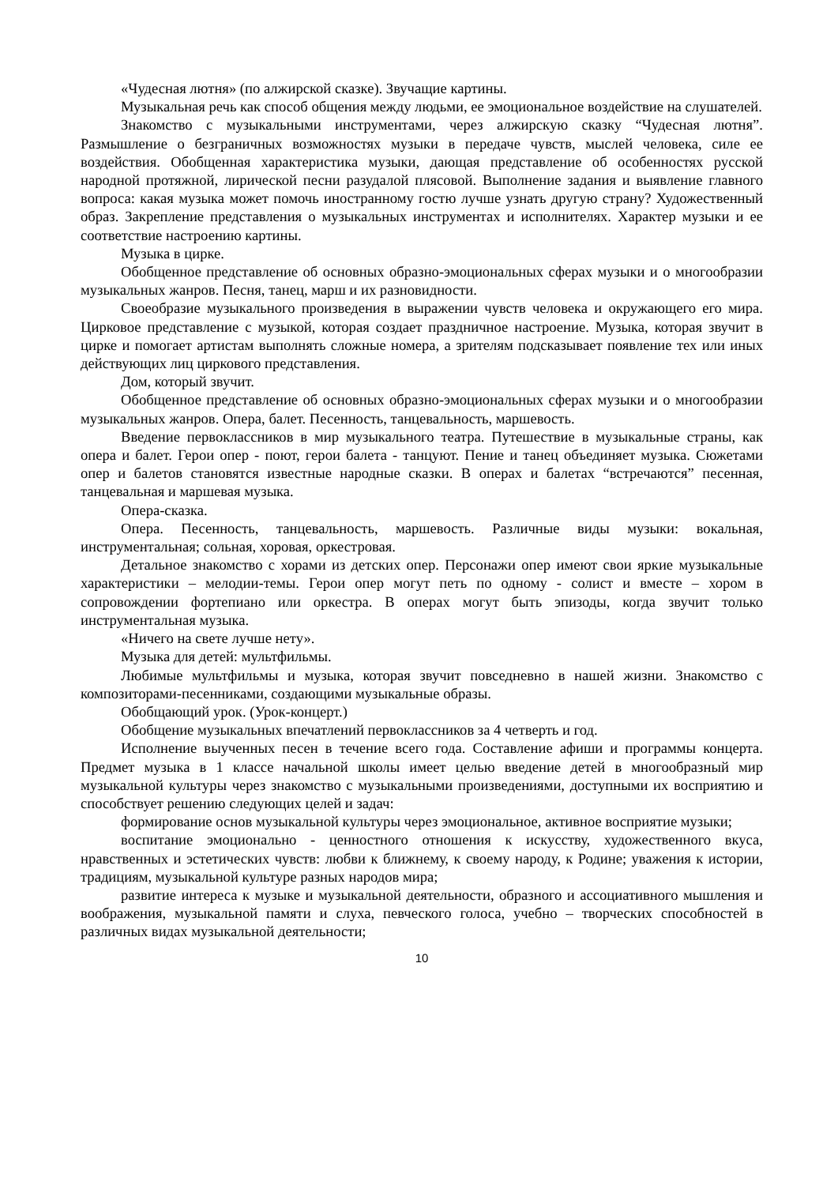«Чудесная лютня» (по алжирской сказке). Звучащие картины.
Музыкальная речь как способ общения между людьми, ее эмоциональное воздействие на слушателей.
Знакомство с музыкальными инструментами, через алжирскую сказку “Чудесная лютня”. Размышление о безграничных возможностях музыки в передаче чувств, мыслей человека, силе ее воздействия. Обобщенная характеристика музыки, дающая представление об особенностях русской народной протяжной, лирической песни разудалой плясовой. Выполнение задания и выявление главного вопроса: какая музыка может помочь иностранному гостю лучше узнать другую страну? Художественный образ. Закрепление представления о музыкальных инструментах и исполнителях. Характер музыки и ее соответствие настроению картины.
Музыка в цирке.
Обобщенное представление об основных образно-эмоциональных сферах музыки и о многообразии музыкальных жанров. Песня, танец, марш и их разновидности.
Своеобразие музыкального произведения в выражении чувств человека и окружающего его мира. Цирковое представление с музыкой, которая создает праздничное настроение. Музыка, которая звучит в цирке и помогает артистам выполнять сложные номера, а зрителям подсказывает появление тех или иных действующих лиц циркового представления.
Дом, который звучит.
Обобщенное представление об основных образно-эмоциональных сферах музыки и о многообразии музыкальных жанров. Опера, балет. Песенность, танцевальность, маршевость.
Введение первоклассников в мир музыкального театра. Путешествие в музыкальные страны, как опера и балет. Герои опер - поют, герои балета - танцуют. Пение и танец объединяет музыка. Сюжетами опер и балетов становятся известные народные сказки. В операх и балетах “встречаются” песенная, танцевальная и маршевая музыка.
Опера-сказка.
Опера. Песенность, танцевальность, маршевость. Различные виды музыки: вокальная, инструментальная; сольная, хоровая, оркестровая.
Детальное знакомство с хорами из детских опер. Персонажи опер имеют свои яркие музыкальные характеристики – мелодии-темы. Герои опер могут петь по одному - солист и вместе – хором в сопровождении фортепиано или оркестра. В операх могут быть эпизоды, когда звучит только инструментальная музыка.
«Ничего на свете лучше нету».
Музыка для детей: мультфильмы.
Любимые мультфильмы и музыка, которая звучит повседневно в нашей жизни. Знакомство с композиторами-песенниками, создающими музыкальные образы.
Обобщающий урок. (Урок-концерт.)
Обобщение музыкальных впечатлений первоклассников за 4 четверть и год.
Исполнение выученных песен в течение всего года. Составление афиши и программы концерта. Предмет музыка в 1 классе начальной школы имеет целью введение детей в многообразный мир музыкальной культуры через знакомство с музыкальными произведениями, доступными их восприятию и способствует решению следующих целей и задач:
формирование основ музыкальной культуры через эмоциональное, активное восприятие музыки;
воспитание эмоционально - ценностного отношения к искусству, художественного вкуса, нравственных и эстетических чувств: любви к ближнему, к своему народу, к Родине; уважения к истории, традициям, музыкальной культуре разных народов мира;
развитие интереса к музыке и музыкальной деятельности, образного и ассоциативного мышления и воображения, музыкальной памяти и слуха, певческого голоса, учебно – творческих способностей в различных видах музыкальной деятельности;
10